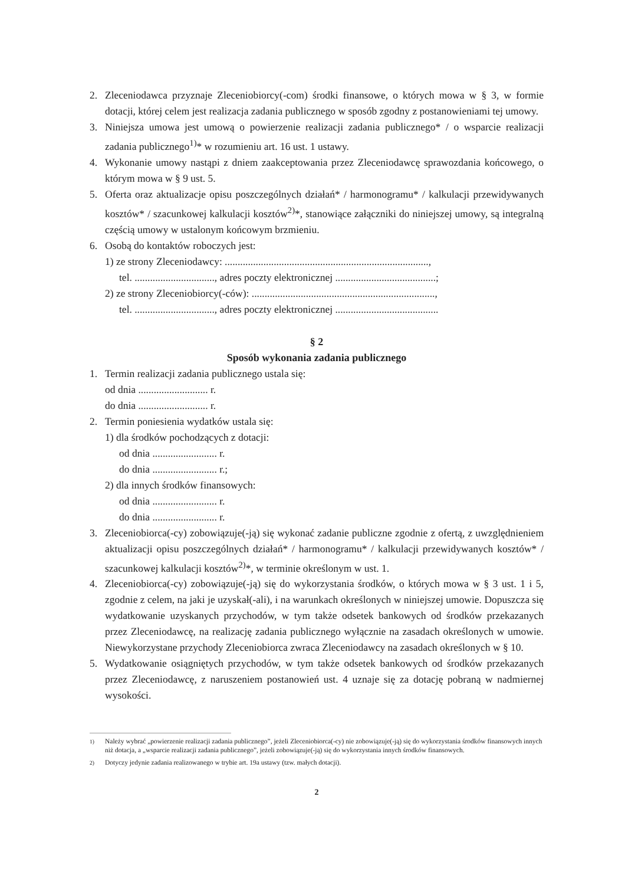2. Zleceniodawca przyznaje Zleceniobiorcy(-com) środki finansowe, o których mowa w § 3, w formie dotacji, której celem jest realizacja zadania publicznego w sposób zgodny z postanowieniami tej umowy.
3. Niniejsza umowa jest umową o powierzenie realizacji zadania publicznego* / o wsparcie realizacji zadania publicznego<sup>1)</sup>* w rozumieniu art. 16 ust. 1 ustawy.
4. Wykonanie umowy nastąpi z dniem zaakceptowania przez Zleceniodawcę sprawozdania końcowego, o którym mowa w § 9 ust. 5.
5. Oferta oraz aktualizacje opisu poszczególnych działań* / harmonogramu* / kalkulacji przewidywanych kosztów* / szacunkowej kalkulacji kosztów<sup>2)</sup>*, stanowiące załączniki do niniejszej umowy, są integralną częścią umowy w ustalonym końcowym brzmieniu.
6. Osobą do kontaktów roboczych jest:
1) ze strony Zleceniodawcy: ...............................................................................,
tel. ..............................., adres poczty elektronicznej .......................................;
2) ze strony Zleceniobiorcy(-ców): .......................................................................,
tel. ..............................., adres poczty elektronicznej ........................................
§ 2
Sposób wykonania zadania publicznego
1. Termin realizacji zadania publicznego ustala się:
od dnia ........................... r.
do dnia ........................... r.
2. Termin poniesienia wydatków ustala się:
1) dla środków pochodzących z dotacji:
od dnia ......................... r.
do dnia ......................... r.;
2) dla innych środków finansowych:
od dnia ......................... r.
do dnia ......................... r.
3. Zleceniobiorca(-cy) zobowiązuje(-ją) się wykonać zadanie publiczne zgodnie z ofertą, z uwzględnieniem aktualizacji opisu poszczególnych działań* / harmonogramu* / kalkulacji przewidywanych kosztów* / szacunkowej kalkulacji kosztów<sup>2)</sup>*, w terminie określonym w ust. 1.
4. Zleceniobiorca(-cy) zobowiązuje(-ją) się do wykorzystania środków, o których mowa w § 3 ust. 1 i 5, zgodnie z celem, na jaki je uzyskał(-ali), i na warunkach określonych w niniejszej umowie. Dopuszcza się wydatkowanie uzyskanych przychodów, w tym także odsetek bankowych od środków przekazanych przez Zleceniodawcę, na realizację zadania publicznego wyłącznie na zasadach określonych w umowie. Niewykorzystane przychody Zleceniobiorca zwraca Zleceniodawcy na zasadach określonych w § 10.
5. Wydatkowanie osiągniętych przychodów, w tym także odsetek bankowych od środków przekazanych przez Zleceniodawcę, z naruszeniem postanowień ust. 4 uznaje się za dotację pobraną w nadmiernej wysokości.
<sup>1)</sup> Należy wybrać „powierzenie realizacji zadania publicznego”, jeżeli Zleceniobiorca(-cy) nie zobowiązuje(-ją) się do wykorzystania środków finansowych innych niż dotacja, a „wsparcie realizacji zadania publicznego”, jeżeli zobowiązuje(-ją) się do wykorzystania innych środków finansowych.
<sup>2)</sup> Dotyczy jedynie zadania realizowanego w trybie art. 19a ustawy (tzw. małych dotacji).
2